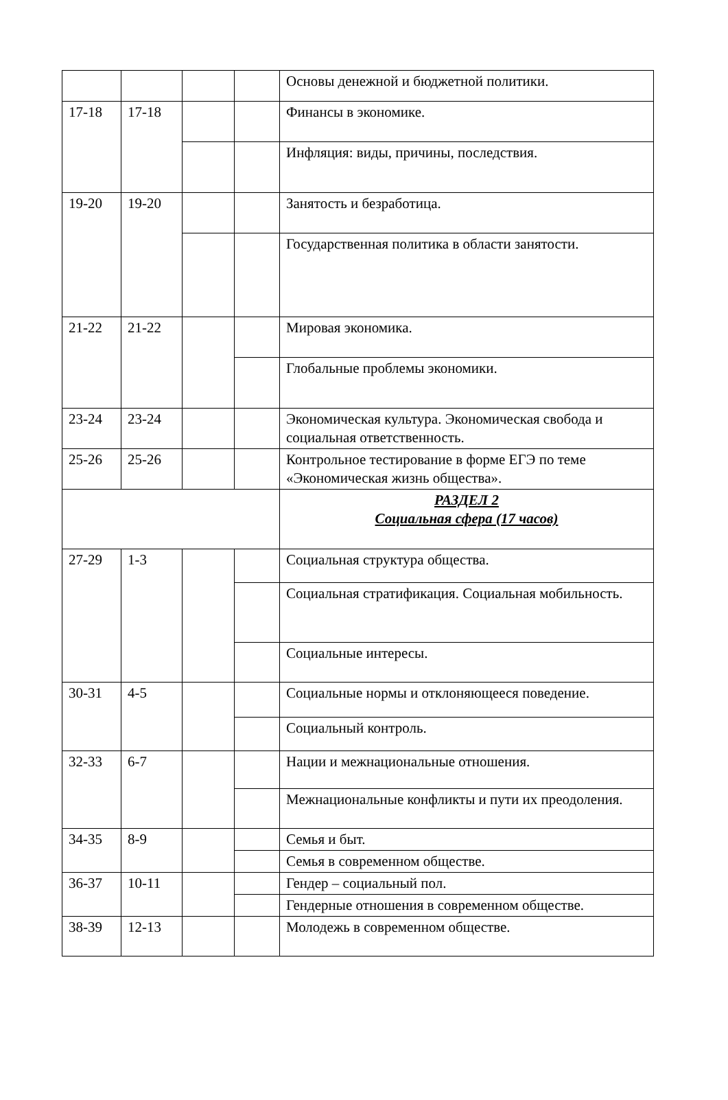| | | | | Основы денежной и бюджетной политики. |
| 17-18 | 17-18 | | | Финансы в экономике. |
| | | | | Инфляция: виды, причины, последствия. |
| 19-20 | 19-20 | | | Занятость и безработица. |
| | | | | Государственная политика в области занятости. |
| 21-22 | 21-22 | | | Мировая экономика. |
| | | | | Глобальные проблемы экономики. |
| 23-24 | 23-24 | | | Экономическая культура. Экономическая свобода и социальная ответственность. |
| 25-26 | 25-26 | | | Контрольное тестирование в форме ЕГЭ по теме «Экономическая жизнь общества». |
| | | | | РАЗДЕЛ 2 Социальная сфера (17 часов) |
| 27-29 | 1-3 | | | Социальная структура общества. |
| | | | | Социальная стратификация. Социальная мобильность. |
| | | | | Социальные интересы. |
| 30-31 | 4-5 | | | Социальные нормы и отклоняющееся поведение. |
| | | | | Социальный контроль. |
| 32-33 | 6-7 | | | Нации и межнациональные отношения. |
| | | | | Межнациональные конфликты и пути их преодоления. |
| 34-35 | 8-9 | | | Семья и быт. |
| | | | | Семья в современном обществе. |
| 36-37 | 10-11 | | | Гендер – социальный пол. |
| | | | | Гендерные отношения в современном обществе. |
| 38-39 | 12-13 | | | Молодежь в современном обществе. |